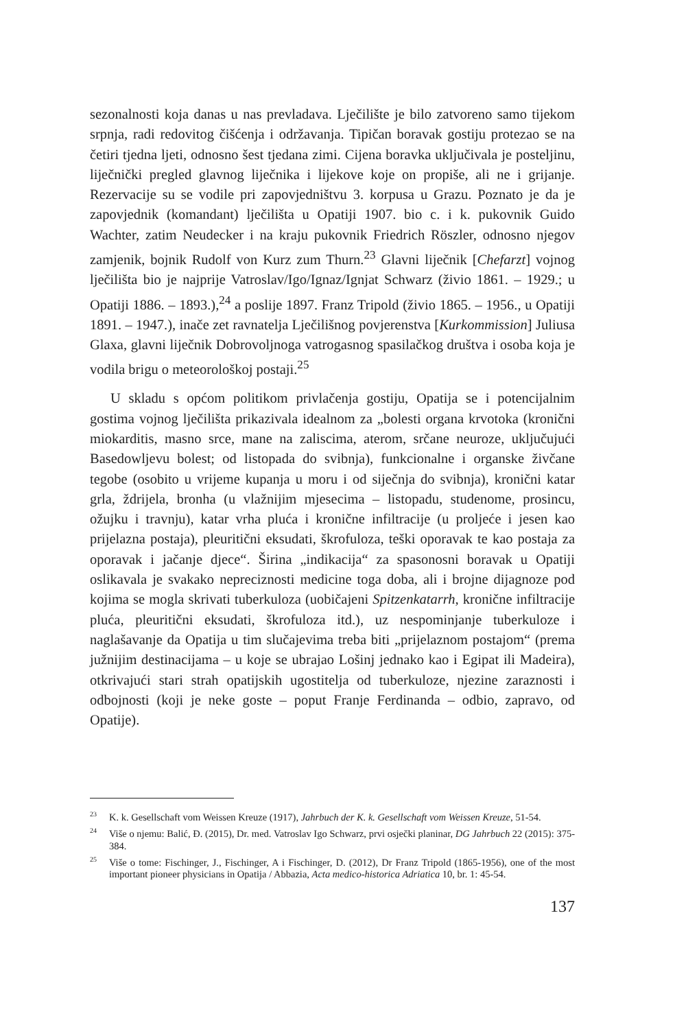sezonalnosti koja danas u nas prevladava. Lječilište je bilo zatvoreno samo tijekom srpnja, radi redovitog čišćenja i održavanja. Tipičan boravak gostiju protezao se na četiri tjedna ljeti, odnosno šest tjedana zimi. Cijena boravka uključivala je posteljinu, liječnički pregled glavnog liječnika i lijekove koje on propiše, ali ne i grijanje. Rezervacije su se vodile pri zapovjedništvu 3. korpusa u Grazu. Poznato je da je zapovjednik (komandant) lječilišta u Opatiji 1907. bio c. i k. pukovnik Guido Wachter, zatim Neudecker i na kraju pukovnik Friedrich Röszler, odnosno njegov zamjenik, bojnik Rudolf von Kurz zum Thurn.<sup>23</sup> Glavni liječnik [Chefarzt] vojnog lječilišta bio je najprije Vatroslav/Igo/Ignaz/Ignjat Schwarz (živio 1861. – 1929.; u Opatiji 1886. – 1893.),<sup>24</sup> a poslije 1897. Franz Tripold (živio 1865. – 1956., u Opatiji 1891. – 1947.), inače zet ravnatelja Lječilišnog povjerenstva [Kurkommission] Juliusa Glaxa, glavni liječnik Dobrovoljnoga vatrogasnog spasilačkog društva i osoba koja je vodila brigu o meteorološkoj postaji.<sup>25</sup>
U skladu s općom politikom privlačenja gostiju, Opatija se i potencijalnim gostima vojnog lječilišta prikazivala idealnom za „bolesti organa krvotoka (kronični miokarditis, masno srce, mane na zaliscima, aterom, srčane neuroze, uključujući Basedowljevu bolest; od listopada do svibnja), funkcionalne i organske živčane tegobe (osobito u vrijeme kupanja u moru i od siječnja do svibnja), kronični katar grla, ždrijela, bronha (u vlažnijim mjesecima – listopadu, studenome, prosincu, ožujku i travnju), katar vrha pluća i kronične infiltracije (u proljeće i jesen kao prijelazna postaja), pleuritični eksudati, škrofuloza, teški oporavak te kao postaja za oporavak i jačanje djece“. Širina „indikacija“ za spasonosni boravak u Opatiji oslikavala je svakako nepreciznosti medicine toga doba, ali i brojne dijagnoze pod kojima se mogla skrivati tuberkuloza (uobičajeni Spitzenkatarrh, kronične infiltracije pluća, pleuritični eksudati, škrofuloza itd.), uz nespominjanje tuberkuloze i naglašavanje da Opatija u tim slučajevima treba biti „prijelaznom postajom“ (prema južnijim destinacijama – u koje se ubrajao Lošinj jednako kao i Egipat ili Madeira), otkrivajući stari strah opatijskih ugostitelja od tuberkuloze, njezine zaraznosti i odbojnosti (koji je neke goste – poput Franje Ferdinanda – odbio, zapravo, od Opatije).
<sup>23</sup>K. k. Gesellschaft vom Weissen Kreuze (1917), Jahrbuch der K. k. Gesellschaft vom Weissen Kreuze, 51-54.
<sup>24</sup> Više o njemu: Balić, Đ. (2015), Dr. med. Vatroslav Igo Schwarz, prvi osječki planinar, DG Jahrbuch 22 (2015): 375-384.
<sup>25</sup> Više o tome: Fischinger, J., Fischinger, A i Fischinger, D. (2012), Dr Franz Tripold (1865-1956), one of the most important pioneer physicians in Opatija / Abbazia, Acta medico-historica Adriatica 10, br. 1: 45-54.
137